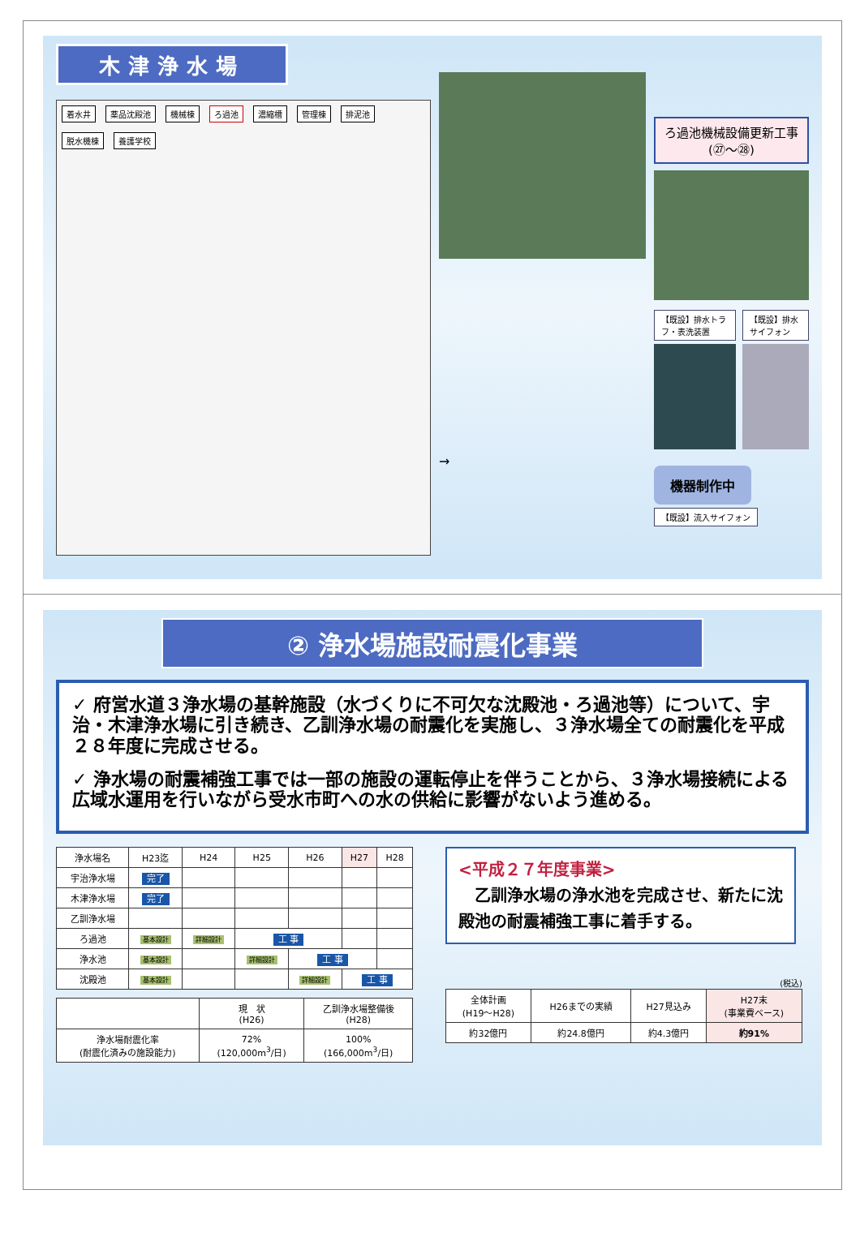木津浄水場
着水井 薬品沈殿池 機械棟 ろ過池 濃縮槽 管理棟 排泥池 脱水機棟 養護学校
→
ろ過池機械設備更新工事
(㉗～㉘)
【既設】排水トラフ・表洗装置 【既設】排水サイフォン
機器制作中
【既設】流入サイフォン
② 浄水場施設耐震化事業
✓ 府営水道３浄水場の基幹施設（水づくりに不可欠な沈殿池・ろ過池等）について、宇治・木津浄水場に引き続き、乙訓浄水場の耐震化を実施し、３浄水場全ての耐震化を平成２８年度に完成させる。
✓ 浄水場の耐震補強工事では一部の施設の運転停止を伴うことから、３浄水場接続による広域水運用を行いながら受水市町への水の供給に影響がないよう進める。
| 浄水場名 | H23迄 | H24 | H25 | H26 | H27 | H28 |
| --- | --- | --- | --- | --- | --- | --- |
| 宇治浄水場 | 完了 | | | | | |
| 木津浄水場 | 完了 | | | | | |
| 乙訓浄水場 | | | | | | |
| ろ過池 | 基本設計 | 詳細設計 | 工 事 | | | |
| 浄水池 | 基本設計 | | 詳細設計 | 工 事 | | |
| 沈殿池 | 基本設計 | | | 詳細設計 | 工 事 | |
| | 現 状 (H26) | 乙訓浄水場整備後 (H28) |
| --- | --- | --- |
| 浄水場耐震化率 (耐震化済みの施設能力) | 72% (120,000m<sup>3</sup>/日) | 100% (166,000m<sup>3</sup>/日) |
<平成２７年度事業>
　乙訓浄水場の浄水池を完成させ、新たに沈殿池の耐震補強工事に着手する。
(税込)
| 全体計画 (H19～H28) | H26までの実績 | H27見込み | H27末 (事業費ベース) |
| --- | --- | --- | --- |
| 約32億円 | 約24.8億円 | 約4.3億円 | 約91% |